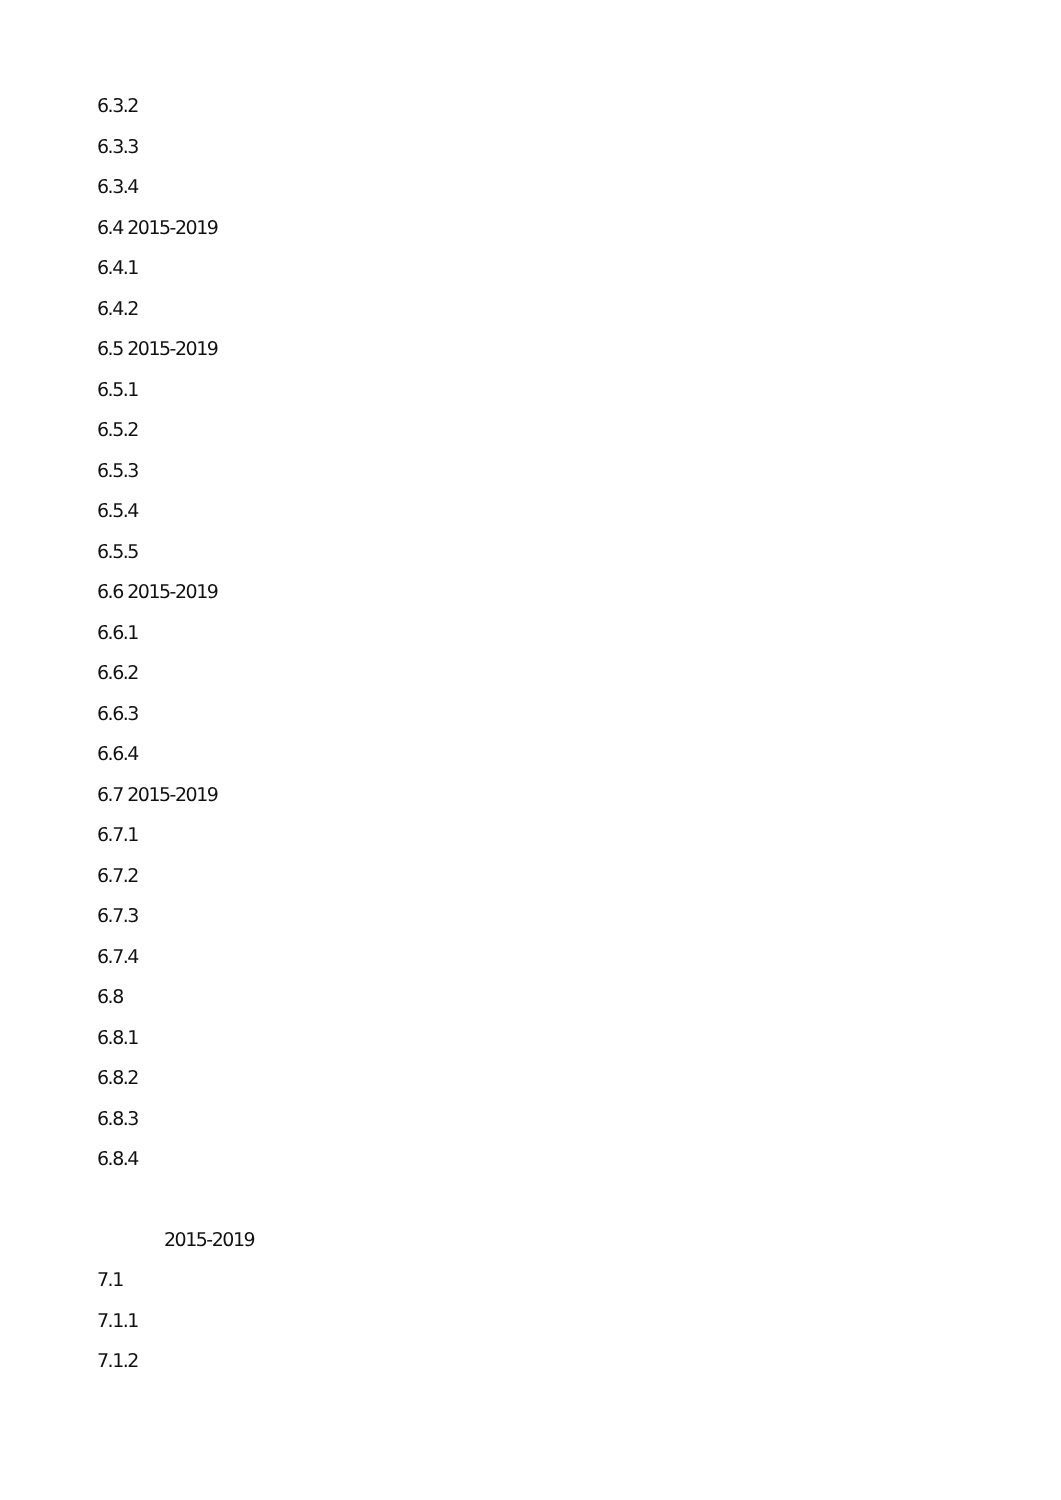6.3.2
6.3.3
6.3.4
6.4 2015-2019
6.4.1
6.4.2
6.5 2015-2019
6.5.1
6.5.2
6.5.3
6.5.4
6.5.5
6.6 2015-2019
6.6.1
6.6.2
6.6.3
6.6.4
6.7 2015-2019
6.7.1
6.7.2
6.7.3
6.7.4
6.8
6.8.1
6.8.2
6.8.3
6.8.4
2015-2019
7.1
7.1.1
7.1.2